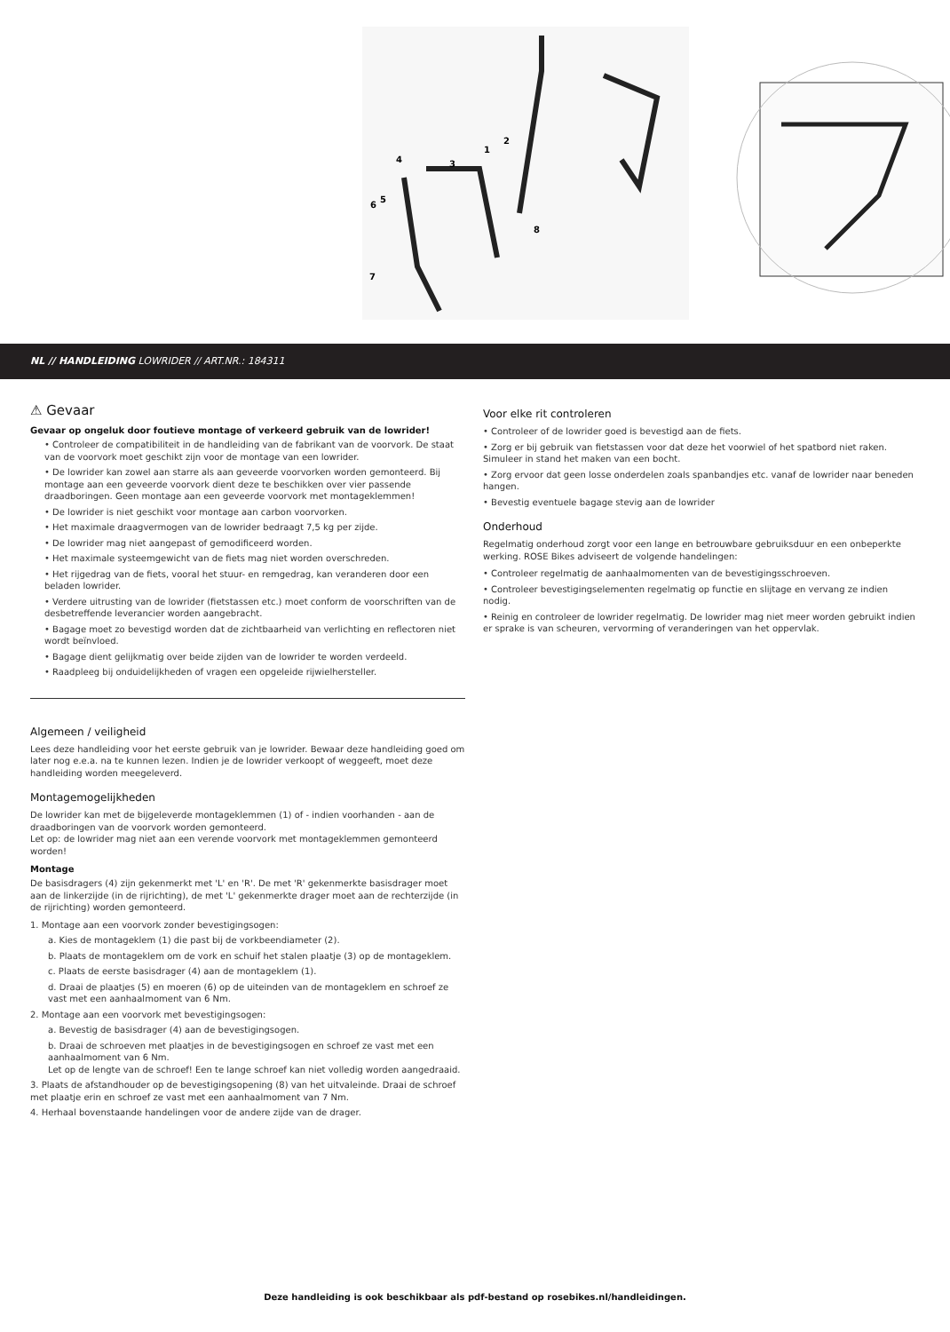1
2
3
4
5
6
7
8
NL // HANDLEIDING LOWRIDER // ART.NR.: 184311
⚠ Gevaar
Gevaar op ongeluk door foutieve montage of verkeerd gebruik van de lowrider!
• Controleer de compatibiliteit in de handleiding van de fabrikant van de voorvork. De staat van de voorvork moet geschikt zijn voor de montage van een lowrider.
• De lowrider kan zowel aan starre als aan geveerde voorvorken worden gemonteerd. Bij montage aan een geveerde voorvork dient deze te beschikken over vier passende draadboringen. Geen montage aan een geveerde voorvork met montageklemmen!
• De lowrider is niet geschikt voor montage aan carbon voorvorken.
• Het maximale draagvermogen van de lowrider bedraagt 7,5 kg per zijde.
• De lowrider mag niet aangepast of gemodificeerd worden.
• Het maximale systeemgewicht van de fiets mag niet worden overschreden.
• Het rijgedrag van de fiets, vooral het stuur- en remgedrag, kan veranderen door een beladen lowrider.
• Verdere uitrusting van de lowrider (fietstassen etc.) moet conform de voorschriften van de desbetreffende leverancier worden aangebracht.
• Bagage moet zo bevestigd worden dat de zichtbaarheid van verlichting en reflectoren niet wordt beïnvloed.
• Bagage dient gelijkmatig over beide zijden van de lowrider te worden verdeeld.
• Raadpleeg bij onduidelijkheden of vragen een opgeleide rijwielhersteller.
Algemeen / veiligheid
Lees deze handleiding voor het eerste gebruik van je lowrider. Bewaar deze handleiding goed om later nog e.e.a. na te kunnen lezen. Indien je de lowrider verkoopt of weggeeft, moet deze handleiding worden meegeleverd.
Montagemogelijkheden
De lowrider kan met de bijgeleverde montageklemmen (1) of - indien voorhanden - aan de draadboringen van de voorvork worden gemonteerd.
Let op: de lowrider mag niet aan een verende voorvork met montageklemmen gemonteerd worden!
Montage
De basisdragers (4) zijn gekenmerkt met 'L' en 'R'. De met 'R' gekenmerkte basisdrager moet aan de linkerzijde (in de rijrichting), de met 'L' gekenmerkte drager moet aan de rechterzijde (in de rijrichting) worden gemonteerd.
1. Montage aan een voorvork zonder bevestigingsogen:
a. Kies de montageklem (1) die past bij de vorkbeendiameter (2).
b. Plaats de montageklem om de vork en schuif het stalen plaatje (3) op de montageklem.
c. Plaats de eerste basisdrager (4) aan de montageklem (1).
d. Draai de plaatjes (5) en moeren (6) op de uiteinden van de montageklem en schroef ze vast met een aanhaalmoment van 6 Nm.
2. Montage aan een voorvork met bevestigingsogen:
a. Bevestig de basisdrager (4) aan de bevestigingsogen.
b. Draai de schroeven met plaatjes in de bevestigingsogen en schroef ze vast met een aanhaalmoment van 6 Nm.
Let op de lengte van de schroef! Een te lange schroef kan niet volledig worden aangedraaid.
3. Plaats de afstandhouder op de bevestigingsopening (8) van het uitvaleinde. Draai de schroef met plaatje erin en schroef ze vast met een aanhaalmoment van 7 Nm.
4. Herhaal bovenstaande handelingen voor de andere zijde van de drager.
Voor elke rit controleren
• Controleer of de lowrider goed is bevestigd aan de fiets.
• Zorg er bij gebruik van fietstassen voor dat deze het voorwiel of het spatbord niet raken. Simuleer in stand het maken van een bocht.
• Zorg ervoor dat geen losse onderdelen zoals spanbandjes etc. vanaf de lowrider naar beneden hangen.
• Bevestig eventuele bagage stevig aan de lowrider
Onderhoud
Regelmatig onderhoud zorgt voor een lange en betrouwbare gebruiksduur en een onbeperkte werking. ROSE Bikes adviseert de volgende handelingen:
• Controleer regelmatig de aanhaalmomenten van de bevestigingsschroeven.
• Controleer bevestigingselementen regelmatig op functie en slijtage en vervang ze indien nodig.
• Reinig en controleer de lowrider regelmatig. De lowrider mag niet meer worden gebruikt indien er sprake is van scheuren, vervorming of veranderingen van het oppervlak.
Deze handleiding is ook beschikbaar als pdf-bestand op rosebikes.nl/handleidingen.